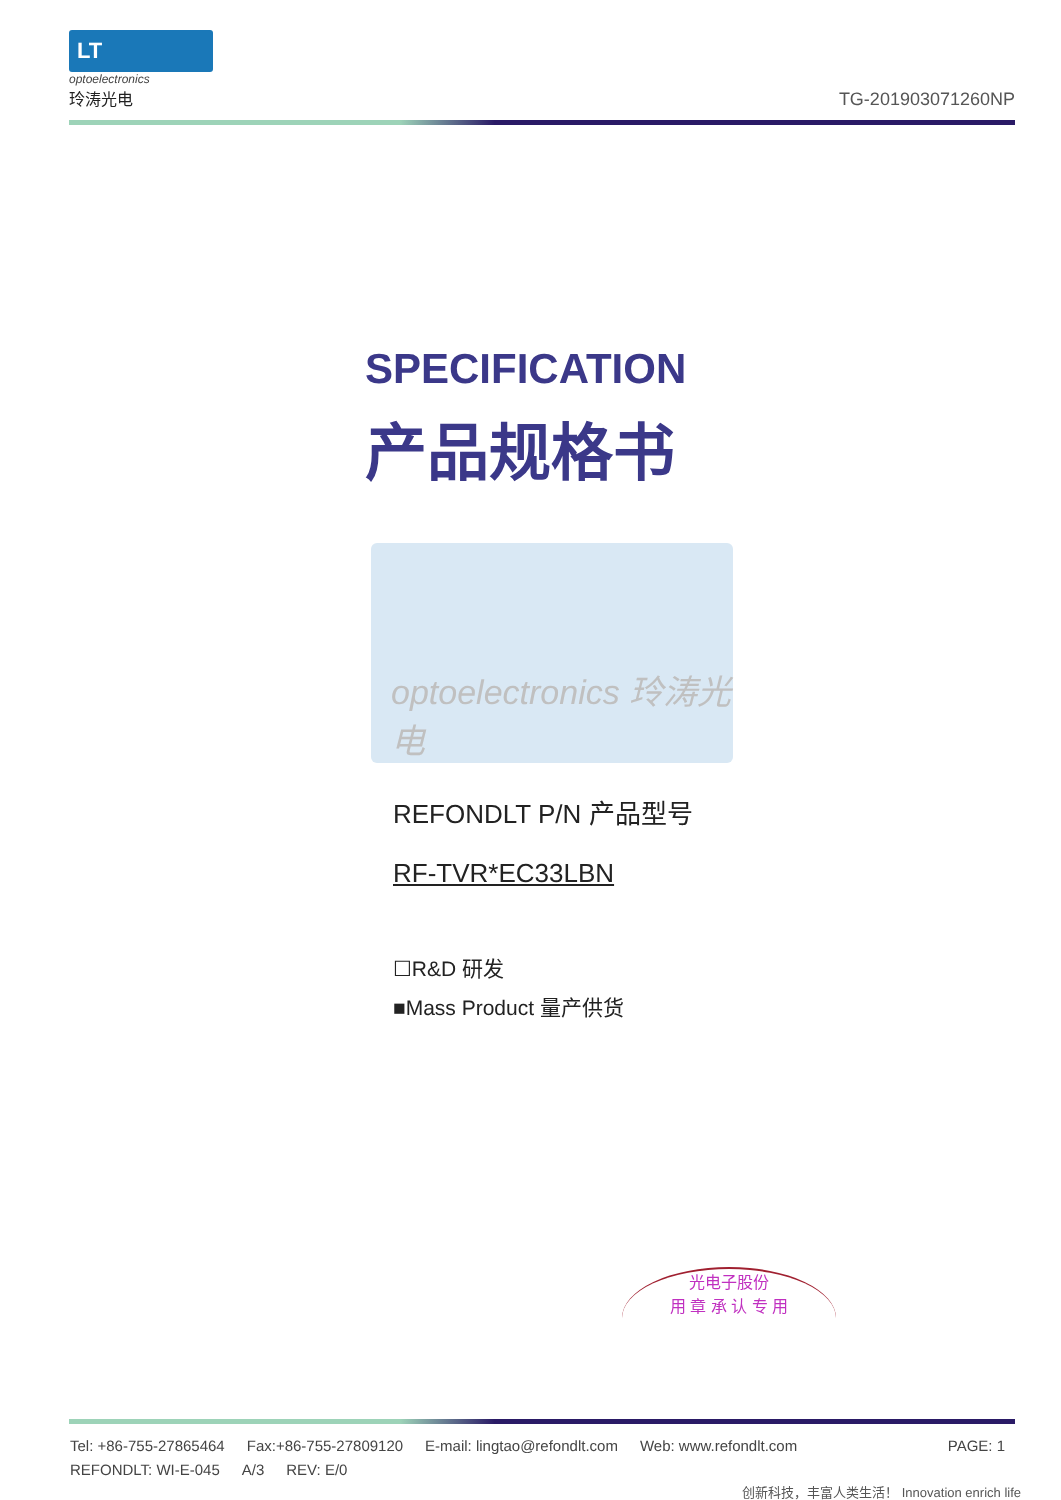LT
optoelectronics
玲涛光电
TG-201903071260NP
SPECIFICATION
产品规格书
optoelectronics 玲涛光电
REFONDLT P/N 产品型号
RF-TVR*EC33LBN
☐R&D 研发
■Mass Product 量产供货
光电子股份
用 章 承 认 专 用
Tel: +86-755-27865464 Fax:+86-755-27809120 E-mail: lingtao@refondlt.com Web: www.refondlt.com PAGE: 1
REFONDLT: WI-E-045 A/3 REV: E/0
创新科技，丰富人类生活！ Innovation enrich life